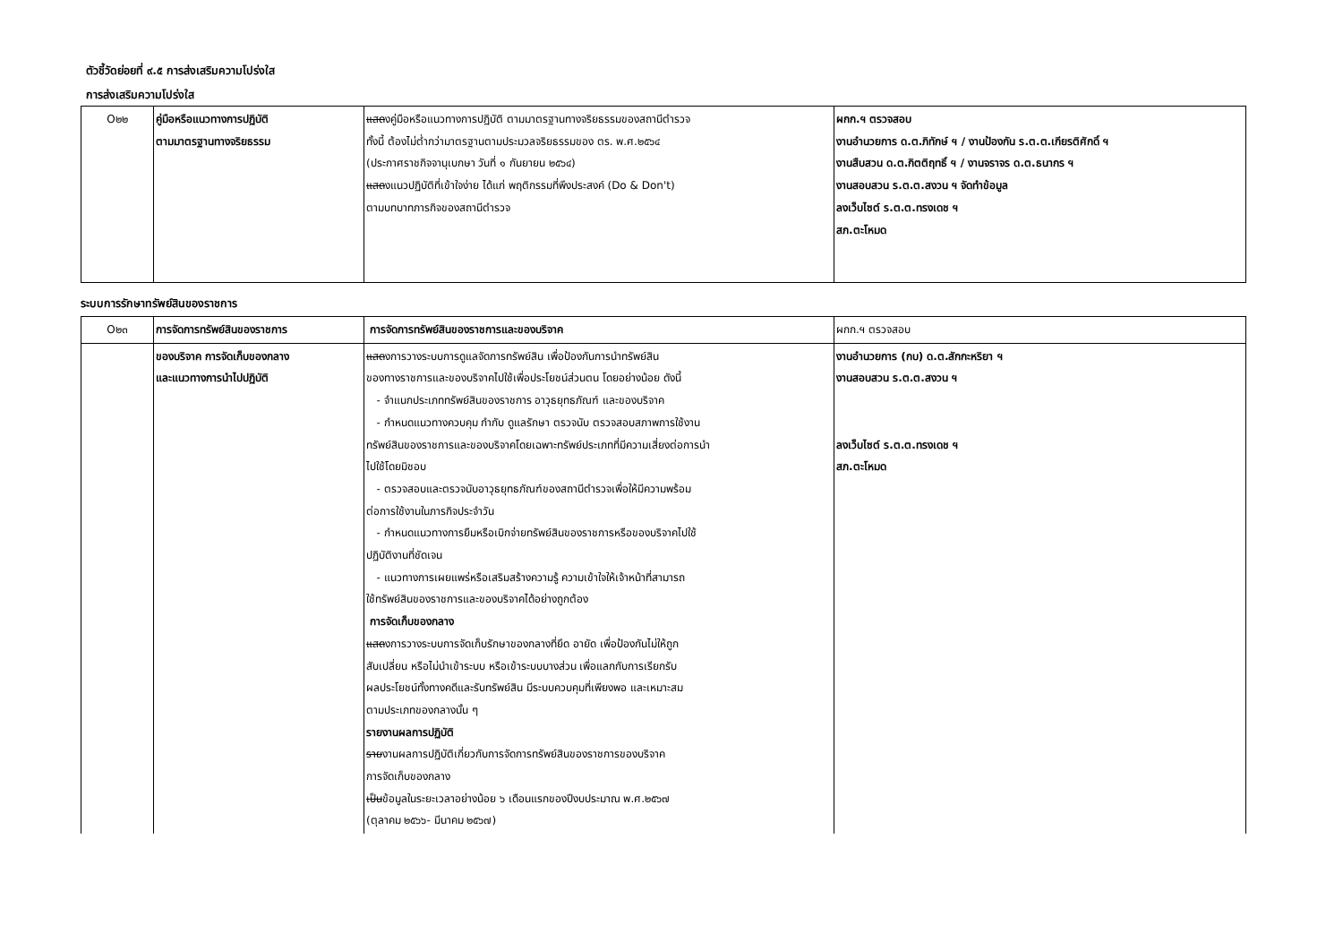ตัวชี้วัดย่อยที่ ๙.๕ การส่งเสริมความโปร่งใส
การส่งเสริมความโปร่งใส
| O๒๒ | คู่มือหรือแนวทางการปฏิบัติ ตามมาตรฐานทางจริยธรรม | แสด งคู่มือหรือแนวทางการปฏิบัติ ตามมาตรฐานทางจริยธรรมของสถานีตำรวจ ทั้งนี้ ต้องไม่ต่ำกว่ามาตรฐานตามประมวลจริยธรรมของ ตร. พ.ศ.๒๕๖๔ (ประกาศราชกิจจานุเบกษา วันที่ ๑ กันยายน ๒๕๖๔) แสด งแนวปฏิบัติที่เข้าใจง่าย ได้แก่ พฤติกรรมที่พึงประสงค์ (Do & Don't) ตามบทบาทภารกิจของสถานีตำรวจ | ผกก.ฯ ตรวจสอบ งานอำนวยการ ด.ต.ภิทักษ์ ฯ / งานป้องกัน ร.ต.ต.เกียรติศักดิ์ ฯ งานสืบสวน ด.ต.กิตติฤทธิ์ ฯ / งานจราจร ด.ต.ธนากร ฯ งานสอบสวน ร.ต.ต.สงวน ฯ จัดทำข้อมูล ลงเว็บไซต์ ร.ต.ต.ทรงเดช ฯ สภ.ตะโหมด |
ระบบการรักษาทรัพย์สินของราชการ
| O๒๓ | การจัดการทรัพย์สินของราชการ | การจัดการทรัพย์สินของราชการและของบริจาค | ผกก.ฯ ตรวจสอบ |
| | ของบริจาค การจัดเก็บของกลาง และแนวทางการนำไปปฏิบัติ | แสด งการวางระบบการดูแลจัดการทรัพย์สิน เพื่อป้องกันการนำทรัพย์สิน ของทางราชการและของบริจาคไปใช้เพื่อประโยชน์ส่วนตน โดยอย่างน้อย ดังนี้ - จำแนกประเภททรัพย์สินของราชการ อาวุธยุทธภัณฑ์ และของบริจาค - กำหนดแนวทางควบคุม กำกับ ดูแลรักษา ตรวจนับ ตรวจสอบสภาพการใช้งาน ทรัพย์สินของราชการและของบริจาคโดยเฉพาะทรัพย์ประเภทที่มีความเสี่ยงต่อการนำ ไปใช้โดยมิชอบ - ตรวจสอบและตรวจนับอาวุธยุทธภัณฑ์ของสถานีตำรวจเพื่อให้มีความพร้อม ต่อการใช้งานในภารกิจประจำวัน - กำหนดแนวทางการยืมหรือเบิกจ่ายทรัพย์สินของราชการหรือของบริจาคไปใช้ ปฏิบัติงานที่ชัดเจน - แนวทางการเผยแพร่หรือเสริมสร้างความรู้ ความเข้าใจให้เจ้าหน้าที่สามารถ ใช้ทรัพย์สินของราชการและของบริจาคได้อย่างถูกต้อง การจัดเก็บของกลาง แสด งการวางระบบการจัดเก็บรักษาของกลางที่ยึด อายัด เพื่อป้องกันไม่ให้ถูก สับเปลี่ยน หรือไม่นำเข้าระบบ หรือเข้าระบบบางส่วน เพื่อแลกกับการเรียกรับ ผลประโยชน์ทั้งทางคดีและรับทรัพย์สิน มีระบบควบคุมที่เพียงพอ และเหมาะสม ตามประเภทของกลางนั้น ๆ รายงานผลการปฏิบัติ ราย งานผลการปฏิบัติเกี่ยวกับการจัดการทรัพย์สินของราชการของบริจาค การจัดเก็บของกลาง เป็น ข้อมูลในระยะเวลาอย่างน้อย ๖ เดือนแรกของปีงบประมาณ พ.ศ.๒๕๖๗ (ตุลาคม ๒๕๖๖- มีนาคม ๒๕๖๗) | งานอำนวยการ (กบ) ด.ต.สักกะหริยา ฯ งานสอบสวน ร.ต.ต.สงวน ฯ ลงเว็บไซต์ ร.ต.ต.ทรงเดช ฯ สภ.ตะโหมด |